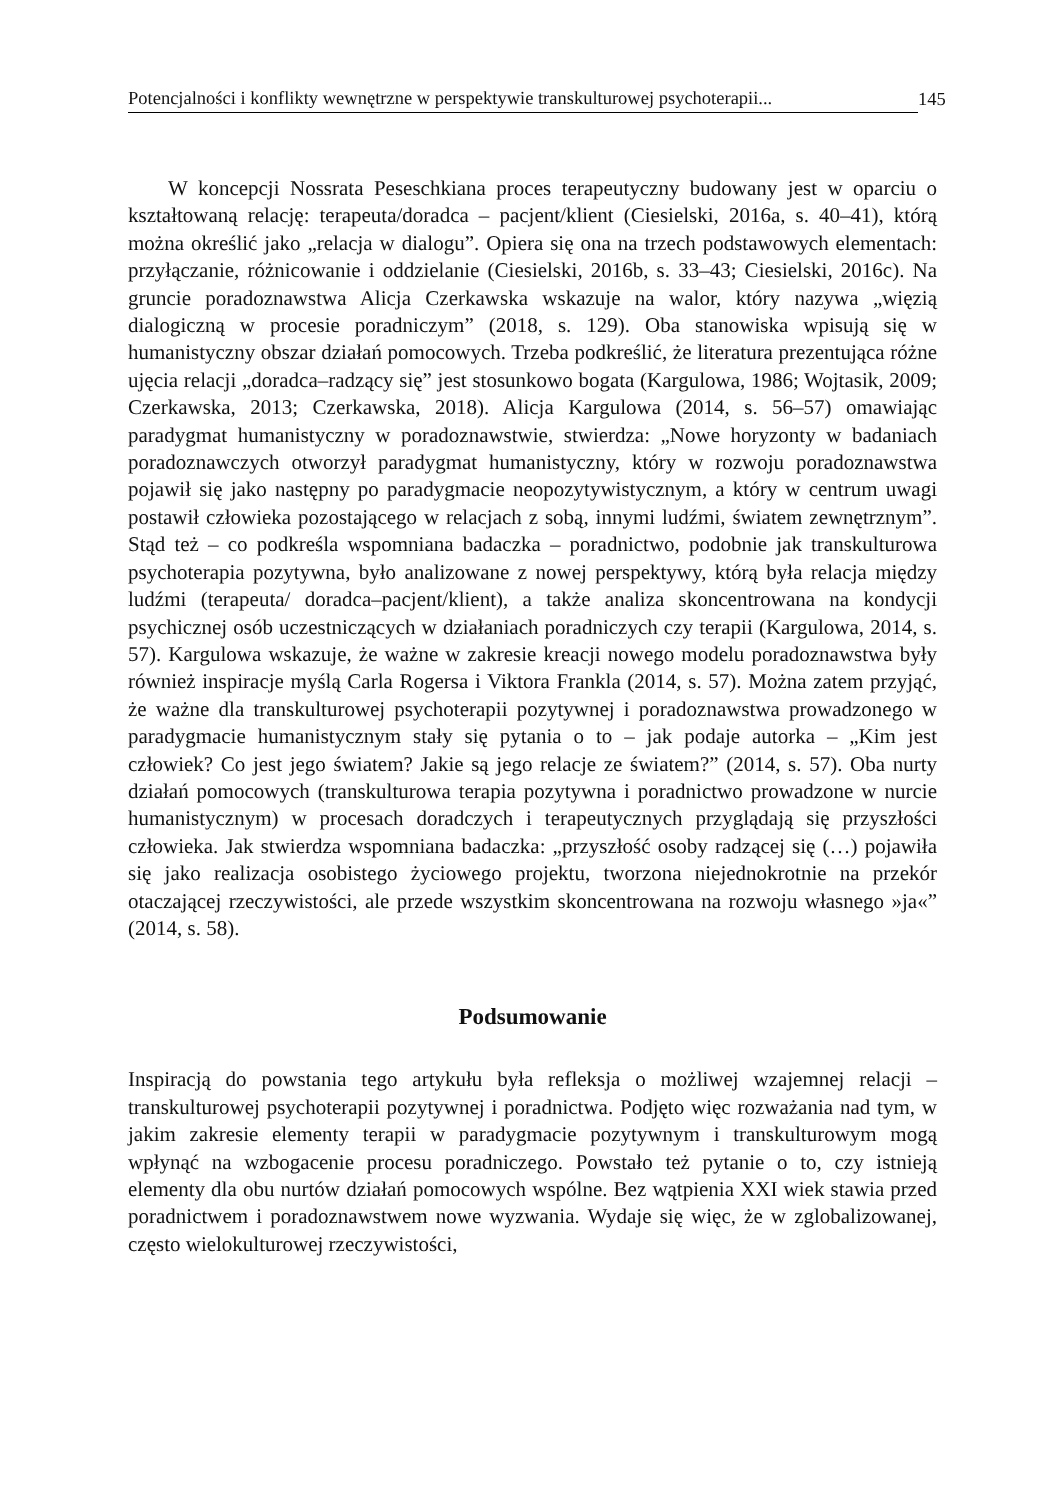Potencjalności i konflikty wewnętrzne w perspektywie transkulturowej psychoterapii... 145
W koncepcji Nossrata Peseschkiana proces terapeutyczny budowany jest w oparciu o kształtowaną relację: terapeuta/doradca – pacjent/klient (Ciesielski, 2016a, s. 40–41), którą można określić jako „relacja w dialogu”. Opiera się ona na trzech podstawowych elementach: przyłączanie, różnicowanie i oddzielanie (Ciesielski, 2016b, s. 33–43; Ciesielski, 2016c). Na gruncie poradoznawstwa Alicja Czerkawska wskazuje na walor, który nazywa „więzią dialogiczną w procesie poradniczym” (2018, s. 129). Oba stanowiska wpisują się w humanistyczny obszar działań pomocowych. Trzeba podkreślić, że literatura prezentująca różne ujęcia relacji „doradca–radzący się” jest stosunkowo bogata (Kargulowa, 1986; Wojtasik, 2009; Czerkawska, 2013; Czerkawska, 2018). Alicja Kargulowa (2014, s. 56–57) omawiając paradygmat humanistyczny w poradoznawstwie, stwierdza: „Nowe horyzonty w badaniach poradoznawczych otworzył paradygmat humanistyczny, który w rozwoju poradoznawstwa pojawił się jako następny po paradygmacie neopozytywistycznym, a który w centrum uwagi postawił człowieka pozostającego w relacjach z sobą, innymi ludźmi, światem zewnętrznym”. Stąd też – co podkreśla wspomniana badaczka – poradnictwo, podobnie jak transkulturowa psychoterapia pozytywna, było analizowane z nowej perspektywy, którą była relacja między ludźmi (terapeuta/ doradca–pacjent/klient), a także analiza skoncentrowana na kondycji psychicznej osób uczestniczących w działaniach poradniczych czy terapii (Kargulowa, 2014, s. 57). Kargulowa wskazuje, że ważne w zakresie kreacji nowego modelu poradoznawstwa były również inspiracje myślą Carla Rogersa i Viktora Frankla (2014, s. 57). Można zatem przyjąć, że ważne dla transkulturowej psychoterapii pozytywnej i poradoznawstwa prowadzonego w paradygmacie humanistycznym stały się pytania o to – jak podaje autorka – „Kim jest człowiek? Co jest jego światem? Jakie są jego relacje ze światem?” (2014, s. 57). Oba nurty działań pomocowych (transkulturowa terapia pozytywna i poradnictwo prowadzone w nurcie humanistycznym) w procesach doradczych i terapeutycznych przyglądają się przyszłości człowieka. Jak stwierdza wspomniana badaczka: „przyszłość osoby radzącej się (…) pojawiła się jako realizacja osobistego życiowego projektu, tworzona niejednokrotnie na przekór otaczającej rzeczywistości, ale przede wszystkim skoncentrowana na rozwoju własnego »ja«” (2014, s. 58).
Podsumowanie
Inspiracją do powstania tego artykułu była refleksja o możliwej wzajemnej relacji – transkulturowej psychoterapii pozytywnej i poradnictwa. Podjęto więc rozważania nad tym, w jakim zakresie elementy terapii w paradygmacie pozytywnym i transkulturowym mogą wpłynąć na wzbogacenie procesu poradniczego. Powstało też pytanie o to, czy istnieją elementy dla obu nurtów działań pomocowych wspólne. Bez wątpienia XXI wiek stawia przed poradnictwem i poradoznawstwem nowe wyzwania. Wydaje się więc, że w zglobalizowanej, często wielokulturowej rzeczywistości,